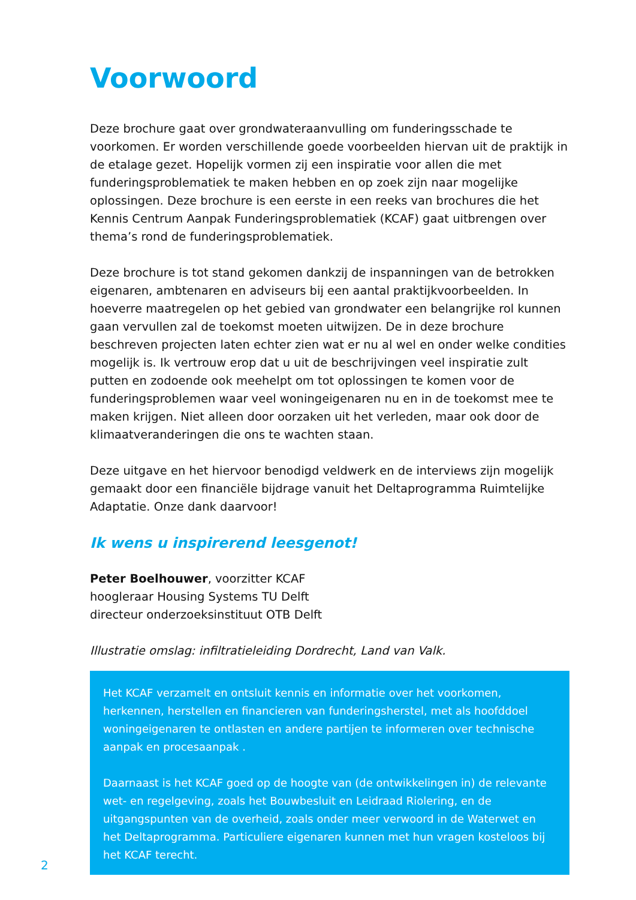Voorwoord
Deze brochure gaat over grondwateraanvulling om funderingsschade te voorkomen. Er worden verschillende goede voorbeelden hiervan uit de praktijk in de etalage gezet. Hopelijk vormen zij een inspiratie voor allen die met funderingsproblematiek te maken hebben en op zoek zijn naar mogelijke oplossingen. Deze brochure is een eerste in een reeks van brochures die het Kennis Centrum Aanpak Funderingsproblematiek (KCAF) gaat uitbrengen over thema’s rond de funderingsproblematiek.
Deze brochure is tot stand gekomen dankzij de inspanningen van de betrokken eigenaren, ambtenaren en adviseurs bij een aantal praktijkvoorbeelden. In hoeverre maatregelen op het gebied van grondwater een belangrijke rol kunnen gaan vervullen zal de toekomst moeten uitwijzen. De in deze brochure beschreven projecten laten echter zien wat er nu al wel en onder welke condities mogelijk is. Ik vertrouw erop dat u uit de beschrijvingen veel inspiratie zult putten en zodoende ook meehelpt om tot oplossingen te komen voor de funderingsproblemen waar veel woningeigenaren nu en in de toekomst mee te maken krijgen. Niet alleen door oorzaken uit het verleden, maar ook door de klimaatveranderingen die ons te wachten staan.
Deze uitgave en het hiervoor benodigd veldwerk en de interviews zijn mogelijk gemaakt door een financiële bijdrage vanuit het Deltaprogramma Ruimtelijke Adaptatie. Onze dank daarvoor!
Ik wens u inspirerend leesgenot!
Peter Boelhouwer, voorzitter KCAF
hoogleraar Housing Systems TU Delft
directeur onderzoeksinstituut OTB Delft
Illustratie omslag: infiltratieleiding Dordrecht, Land van Valk.
Het KCAF verzamelt en ontsluit kennis en informatie over het voorkomen, herkennen, herstellen en financieren van funderingsherstel, met als hoofddoel woningeigenaren te ontlasten en andere partijen te informeren over technische aanpak en procesaanpak .
Daarnaast is het KCAF goed op de hoogte van (de ontwikkelingen in) de relevante wet- en regelgeving, zoals het Bouwbesluit en Leidraad Riolering, en de uitgangspunten van de overheid, zoals onder meer verwoord in de Waterwet en het Deltaprogramma. Particuliere eigenaren kunnen met hun vragen kosteloos bij het KCAF terecht.
2